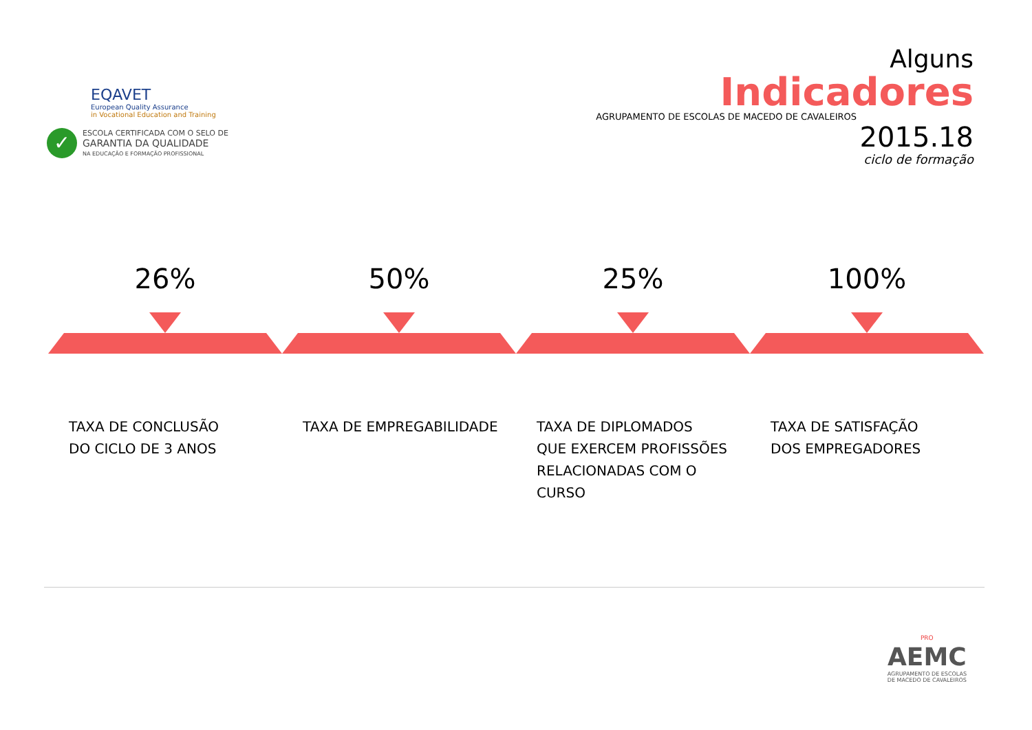EQAVET
European Quality Assurance
in Vocational Education and Training
✓
ESCOLA CERTIFICADA COM O SELO DE
GARANTIA DA QUALIDADE
NA EDUCAÇÃO E FORMAÇÃO PROFISSIONAL
Alguns
Indicadores
AGRUPAMENTO DE ESCOLAS DE MACEDO DE CAVALEIROS
2015.18
ciclo de formação
26%
TAXA DE CONCLUSÃO
DO CICLO DE 3 ANOS
50%
TAXA DE EMPREGABILIDADE
25%
TAXA DE DIPLOMADOS
QUE EXERCEM PROFISSÕES
RELACIONADAS COM O
CURSO
100%
TAXA DE SATISFAÇÃO
DOS EMPREGADORES
PRO
AEMC
AGRUPAMENTO DE ESCOLAS
DE MACEDO DE CAVALEIROS